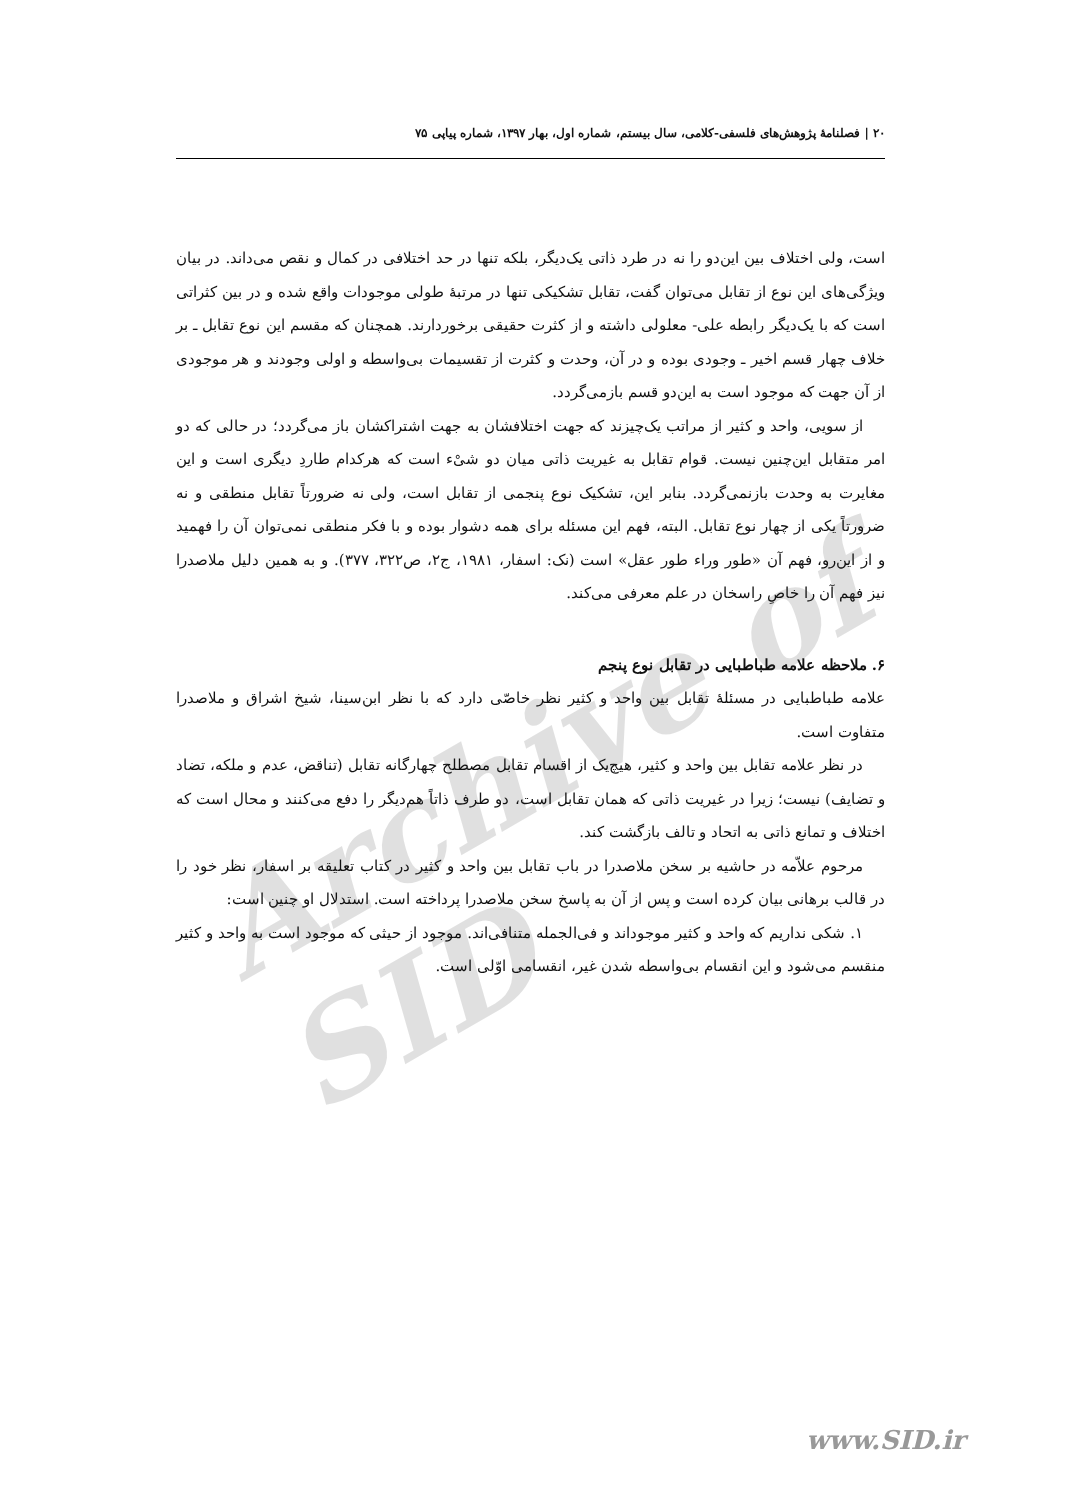Archive of SID
۲۰ | فصلنامهٔ پژوهش‌های فلسفی-کلامی، سال بیستم، شماره اول، بهار ۱۳۹۷، شماره پیاپی ۷۵
است، ولی اختلاف بین این‌دو را نه در طرد ذاتی یک‌دیگر، بلکه تنها در حد اختلافی در کمال و نقص می‌داند. در بیان ویژگی‌های این نوع از تقابل می‌توان گفت، تقابل تشکیکی تنها در مرتبهٔ طولی موجودات واقع شده و در بین کثراتی است که با یک‌دیگر رابطه علی- معلولی داشته و از کثرت حقیقی برخوردارند. همچنان که مقسم این نوع تقابل ـ بر خلاف چهار قسم اخیر ـ وجودی بوده و در آن، وحدت و کثرت از تقسیمات بی‌واسطه و اولی وجودند و هر موجودی از آن جهت که موجود است به این‌دو قسم بازمی‌گردد.
از سویی، واحد و کثیر از مراتب یک‌چیزند که جهت اختلافشان به جهت اشتراکشان باز می‌گردد؛ در حالی که دو امر متقابل این‌چنین نیست. قوام تقابل به غیریت ذاتی میان دو شیْء است که هرکدام طاردِ دیگری است و این مغایرت به وحدت بازنمی‌گردد. بنابر این، تشکیک نوع پنجمی از تقابل است، ولی نه ضرورتاً تقابل منطقی و نه ضرورتاً یکی از چهار نوع تقابل. البته، فهم این مسئله برای همه دشوار بوده و با فکر منطقی نمی‌توان آن را فهمید و از این‌رو، فهم آن «طور وراء طور عقل» است (نک: اسفار، ۱۹۸۱، ج۲، ص۳۲۲، ۳۷۷). و به همین دلیل ملاصدرا نیز فهم آن را خاصِ راسخان در علم معرفی می‌کند.
۶. ملاحظه علامه طباطبایی در تقابل نوع پنجم
علامه طباطبایی در مسئلهٔ تقابل بین واحد و کثیر نظر خاصّی دارد که با نظر ابن‌سینا، شیخ اشراق و ملاصدرا متفاوت است.
در نظر علامه تقابل بین واحد و کثیر، هیچ‌یک از اقسام تقابل مصطلح چهارگانه تقابل (تناقض، عدم و ملکه، تضاد و تضایف) نیست؛ زیرا در غیریت ذاتی که همان تقابل است، دو طرف ذاتاً هم‌دیگر را دفع می‌کنند و محال است که اختلاف و تمانع ذاتی به اتحاد و تالف بازگشت کند.
مرحوم علاّمه در حاشیه بر سخن ملاصدرا در باب تقابل بین واحد و کثیر در کتاب تعلیقه بر اسفار، نظر خود را در قالب برهانی بیان کرده است و پس از آن به پاسخ سخن ملاصدرا پرداخته است. استدلال او چنین است:
۱. شکی نداریم که واحد و کثیر موجوداند و فی‌الجمله متنافی‌اند. موجود از حیثی که موجود است به واحد و کثیر منقسم می‌شود و این انقسام بی‌واسطه شدن غیر، انقسامی اوّلی است.
www.SID.ir